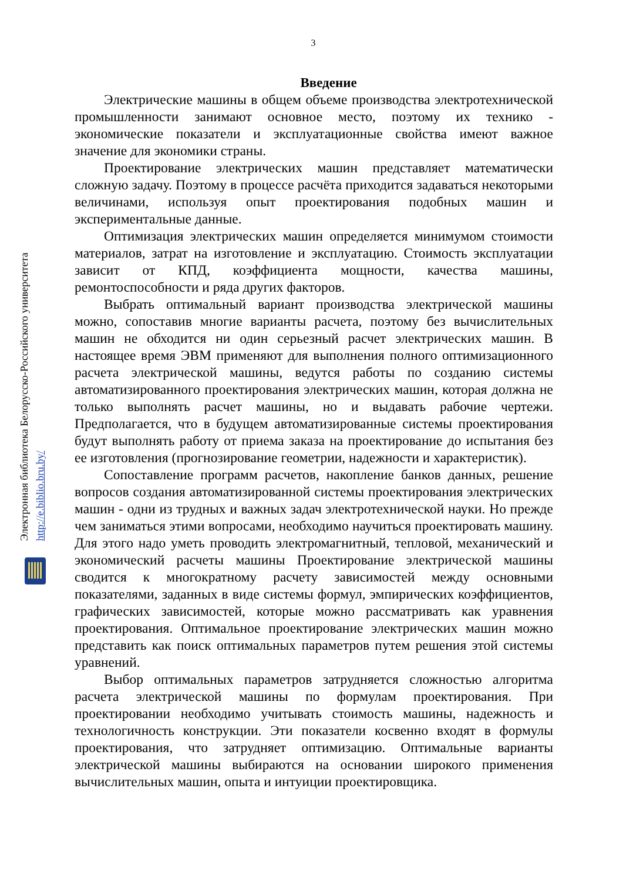3
Введение
Электрические машины в общем объеме производства электротехнической промышленности занимают основное место, поэтому их технико - экономические показатели и эксплуатационные свойства имеют важное значение для экономики страны.
Проектирование электрических машин представляет математически сложную задачу. Поэтому в процессе расчёта приходится задаваться некоторыми величинами, используя опыт проектирования подобных машин и экспериментальные данные.
Оптимизация электрических машин определяется минимумом стоимости материалов, затрат на изготовление и эксплуатацию. Стоимость эксплуатации зависит от КПД, коэффициента мощности, качества машины, ремонтоспособности и ряда других факторов.
Выбрать оптимальный вариант производства электрической машины можно, сопоставив многие варианты расчета, поэтому без вычислительных машин не обходится ни один серьезный расчет электрических машин. В настоящее время ЭВМ применяют для выполнения полного оптимизационного расчета электрической машины, ведутся работы по созданию системы автоматизированного проектирования электрических машин, которая должна не только выполнять расчет машины, но и выдавать рабочие чертежи. Предполагается, что в будущем автоматизированные системы проектирования будут выполнять работу от приема заказа на проектирование до испытания без ее изготовления (прогнозирование геометрии, надежности и характеристик).
Сопоставление программ расчетов, накопление банков данных, решение вопросов создания автоматизированной системы проектирования электрических машин - одни из трудных и важных задач электротехнической науки. Но прежде чем заниматься этими вопросами, необходимо научиться проектировать машину. Для этого надо уметь проводить электромагнитный, тепловой, механический и экономический расчеты машины Проектирование электрической машины сводится к многократному расчету зависимостей между основными показателями, заданных в виде системы формул, эмпирических коэффициентов, графических зависимостей, которые можно рассматривать как уравнения проектирования. Оптимальное проектирование электрических машин можно представить как поиск оптимальных параметров путем решения этой системы уравнений.
Выбор оптимальных параметров затрудняется сложностью алгоритма расчета электрической машины по формулам проектирования. При проектировании необходимо учитывать стоимость машины, надежность и технологичность конструкции. Эти показатели косвенно входят в формулы проектирования, что затрудняет оптимизацию. Оптимальные варианты электрической машины выбираются на основании широкого применения вычислительных машин, опыта и интуиции проектировщика.
Электронная библиотека Белорусско-Российского университета
http://e.biblio.bru.by/